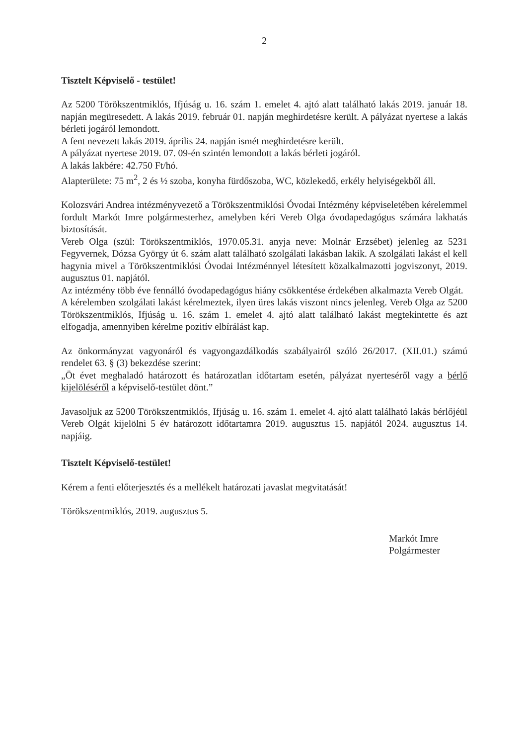2
Tisztelt Képviselő - testület!
Az 5200 Törökszentmiklós, Ifjúság u. 16. szám 1. emelet 4. ajtó alatt található lakás 2019. január 18. napján megüresedett. A lakás 2019. február 01. napján meghirdetésre került. A pályázat nyertese a lakás bérleti jogáról lemondott.
A fent nevezett lakás 2019. április 24. napján ismét meghirdetésre került.
A pályázat nyertese 2019. 07. 09-én szintén lemondott a lakás bérleti jogáról.
A lakás lakbére: 42.750 Ft/hó.
Alapterülete: 75 m<sup>2</sup>, 2 és ½ szoba, konyha fürdőszoba, WC, közlekedő, erkély helyiségekből áll.
Kolozsvári Andrea intézményvezető a Törökszentmiklósi Óvodai Intézmény képviseletében kérelemmel fordult Markót Imre polgármesterhez, amelyben kéri Vereb Olga óvodapedagógus számára lakhatás biztosítását.
Vereb Olga (szül: Törökszentmiklós, 1970.05.31. anyja neve: Molnár Erzsébet) jelenleg az 5231 Fegyvernek, Dózsa György út 6. szám alatt található szolgálati lakásban lakik. A szolgálati lakást el kell hagynia mivel a Törökszentmiklósi Óvodai Intézménnyel létesített közalkalmazotti jogviszonyt, 2019. augusztus 01. napjától.
Az intézmény több éve fennálló óvodapedagógus hiány csökkentése érdekében alkalmazta Vereb Olgát.
A kérelemben szolgálati lakást kérelmeztek, ilyen üres lakás viszont nincs jelenleg. Vereb Olga az 5200 Törökszentmiklós, Ifjúság u. 16. szám 1. emelet 4. ajtó alatt található lakást megtekintette és azt elfogadja, amennyiben kérelme pozitív elbírálást kap.
Az önkormányzat vagyonáról és vagyongazdálkodás szabályairól szóló 26/2017. (XII.01.) számú rendelet 63. § (3) bekezdése szerint:
„Öt évet meghaladó határozott és határozatlan időtartam esetén, pályázat nyerteséről vagy a bérlő kijelöléséről a képviselő-testület dönt.”
Javasoljuk az 5200 Törökszentmiklós, Ifjúság u. 16. szám 1. emelet 4. ajtó alatt található lakás bérlőjéül Vereb Olgát kijelölni 5 év határozott időtartamra 2019. augusztus 15. napjától 2024. augusztus 14. napjáig.
Tisztelt Képviselő-testület!
Kérem a fenti előterjesztés és a mellékelt határozati javaslat megvitatását!
Törökszentmiklós, 2019. augusztus 5.
Markót Imre
Polgármester